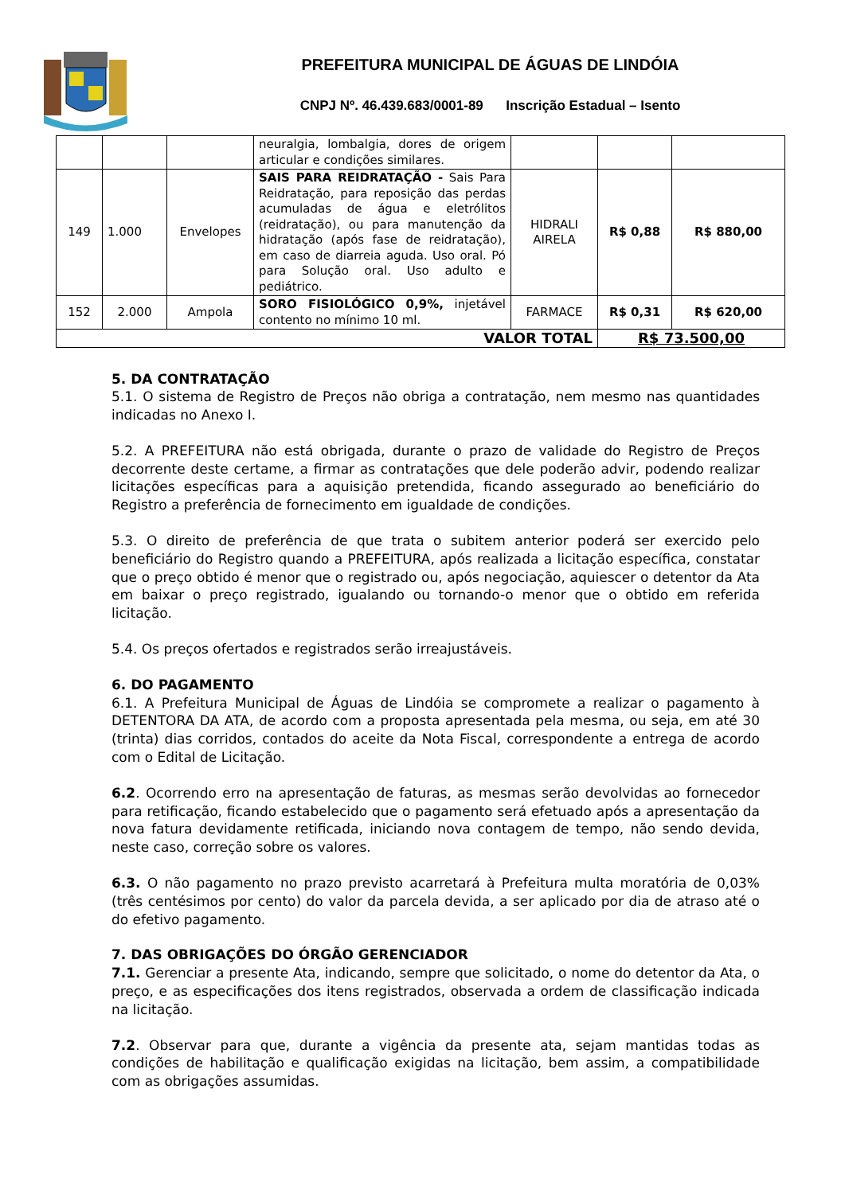PREFEITURA MUNICIPAL DE ÁGUAS DE LINDÓIA
CNPJ Nº. 46.439.683/0001-89 Inscrição Estadual – Isento
| | | | neuralgia, lombalgia, dores de origem articular e condições similares. | | | |
| 149 | 1.000 | Envelopes | SAIS PARA REIDRATAÇÃO - Sais Para Reidratação, para reposição das perdas acumuladas de água e eletrólitos (reidratação), ou para manutenção da hidratação (após fase de reidratação), em caso de diarreia aguda. Uso oral. Pó para Solução oral. Uso adulto e pediátrico. | HIDRALI AIRELA | R$ 0,88 | R$ 880,00 |
| 152 | 2.000 | Ampola | SORO FISIOLÓGICO 0,9%, injetável contento no mínimo 10 ml. | FARMACE | R$ 0,31 | R$ 620,00 |
| VALOR TOTAL | | | | | R$ 73.500,00 | |
5. DA CONTRATAÇÃO
5.1. O sistema de Registro de Preços não obriga a contratação, nem mesmo nas quantidades indicadas no Anexo I.
5.2. A PREFEITURA não está obrigada, durante o prazo de validade do Registro de Preços decorrente deste certame, a firmar as contratações que dele poderão advir, podendo realizar licitações específicas para a aquisição pretendida, ficando assegurado ao beneficiário do Registro a preferência de fornecimento em igualdade de condições.
5.3. O direito de preferência de que trata o subitem anterior poderá ser exercido pelo beneficiário do Registro quando a PREFEITURA, após realizada a licitação específica, constatar que o preço obtido é menor que o registrado ou, após negociação, aquiescer o detentor da Ata em baixar o preço registrado, igualando ou tornando-o menor que o obtido em referida licitação.
5.4. Os preços ofertados e registrados serão irreajustáveis.
6. DO PAGAMENTO
6.1. A Prefeitura Municipal de Águas de Lindóia se compromete a realizar o pagamento à DETENTORA DA ATA, de acordo com a proposta apresentada pela mesma, ou seja, em até 30 (trinta) dias corridos, contados do aceite da Nota Fiscal, correspondente a entrega de acordo com o Edital de Licitação.
6.2. Ocorrendo erro na apresentação de faturas, as mesmas serão devolvidas ao fornecedor para retificação, ficando estabelecido que o pagamento será efetuado após a apresentação da nova fatura devidamente retificada, iniciando nova contagem de tempo, não sendo devida, neste caso, correção sobre os valores.
6.3. O não pagamento no prazo previsto acarretará à Prefeitura multa moratória de 0,03% (três centésimos por cento) do valor da parcela devida, a ser aplicado por dia de atraso até o do efetivo pagamento.
7. DAS OBRIGAÇÕES DO ÓRGÃO GERENCIADOR
7.1. Gerenciar a presente Ata, indicando, sempre que solicitado, o nome do detentor da Ata, o preço, e as especificações dos itens registrados, observada a ordem de classificação indicada na licitação.
7.2. Observar para que, durante a vigência da presente ata, sejam mantidas todas as condições de habilitação e qualificação exigidas na licitação, bem assim, a compatibilidade com as obrigações assumidas.